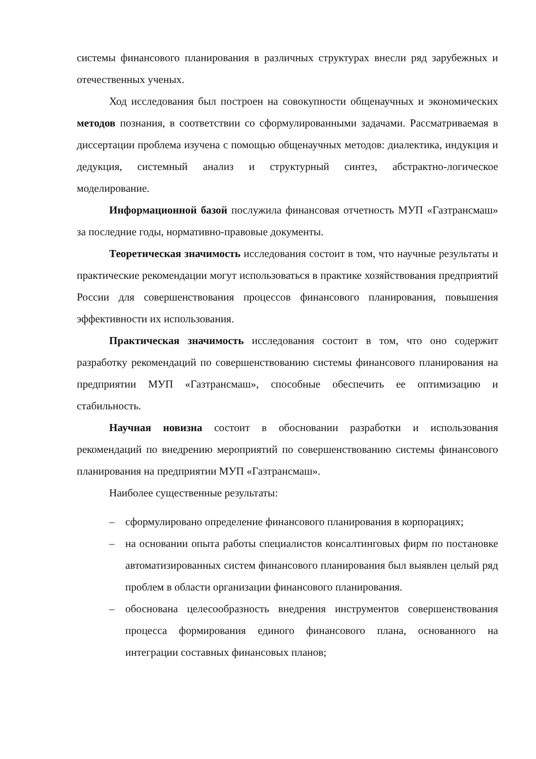системы финансового планирования в различных структурах внесли ряд зарубежных и отечественных ученых.
Ход исследования был построен на совокупности общенаучных и экономических методов познания, в соответствии со сформулированными задачами. Рассматриваемая в диссертации проблема изучена с помощью общенаучных методов: диалектика, индукция и дедукция, системный анализ и структурный синтез, абстрактно-логическое моделирование.
Информационной базой послужила финансовая отчетность МУП «Газтрансмаш» за последние годы, нормативно-правовые документы.
Теоретическая значимость исследования состоит в том, что научные результаты и практические рекомендации могут использоваться в практике хозяйствования предприятий России для совершенствования процессов финансового планирования, повышения эффективности их использования.
Практическая значимость исследования состоит в том, что оно содержит разработку рекомендаций по совершенствованию системы финансового планирования на предприятии МУП «Газтрансмаш», способные обеспечить ее оптимизацию и стабильность.
Научная новизна состоит в обосновании разработки и использования рекомендаций по внедрению мероприятий по совершенствованию системы финансового планирования на предприятии МУП «Газтрансмаш».
Наиболее существенные результаты:
– сформулировано определение финансового планирования в корпорациях;
– на основании опыта работы специалистов консалтинговых фирм по постановке автоматизированных систем финансового планирования был выявлен целый ряд проблем в области организации финансового планирования.
– обоснована целесообразность внедрения инструментов совершенствования процесса формирования единого финансового плана, основанного на интеграции составных финансовых планов;